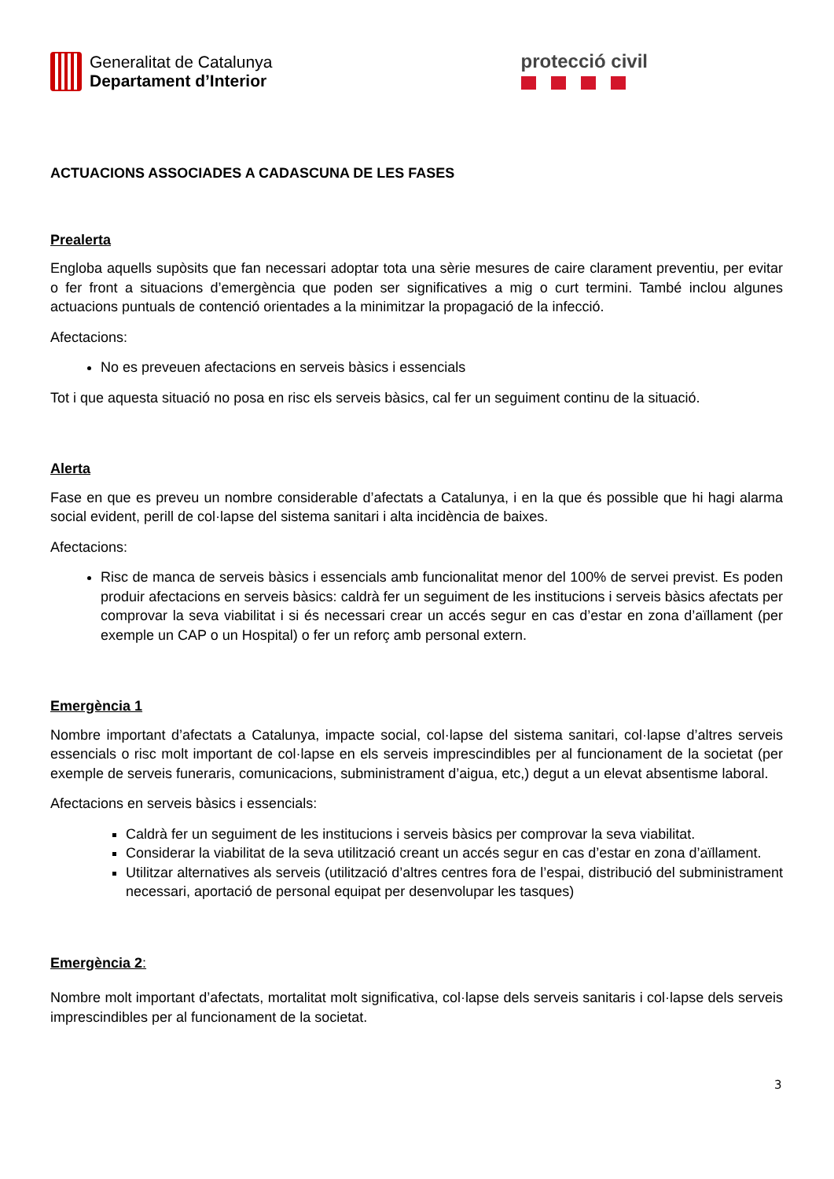Generalitat de Catalunya
Departament d’Interior
protecció civil
ACTUACIONS ASSOCIADES A CADASCUNA DE LES FASES
Prealerta
Engloba aquells supòsits que fan necessari adoptar tota una sèrie mesures de caire clarament preventiu, per evitar o fer front a situacions d’emergència que poden ser significatives a mig o curt termini. També inclou algunes actuacions puntuals de contenció orientades a la minimitzar la propagació de la infecció.
Afectacions:
No es preveuen afectacions en serveis bàsics i essencials
Tot i que aquesta situació no posa en risc els serveis bàsics, cal fer un seguiment continu de la situació.
Alerta
Fase en que es preveu un nombre considerable d’afectats a Catalunya, i en la que és possible que hi hagi alarma social evident, perill de col·lapse del sistema sanitari i alta incidència de baixes.
Afectacions:
Risc de manca de serveis bàsics i essencials amb funcionalitat menor del 100% de servei previst. Es poden produir afectacions en serveis bàsics: caldrà fer un seguiment de les institucions i serveis bàsics afectats per comprovar la seva viabilitat i si és necessari crear un accés segur en cas d’estar en zona d’aïllament (per exemple un CAP o un Hospital) o fer un reforç amb personal extern.
Emergència 1
Nombre important d’afectats a Catalunya, impacte social, col·lapse del sistema sanitari, col·lapse d’altres serveis essencials o risc molt important de col·lapse en els serveis imprescindibles per al funcionament de la societat (per exemple de serveis funeraris, comunicacions, subministrament d’aigua, etc,) degut a un elevat absentisme laboral.
Afectacions en serveis bàsics i essencials:
Caldrà fer un seguiment de les institucions i serveis bàsics per comprovar la seva viabilitat.
Considerar la viabilitat de la seva utilització creant un accés segur en cas d’estar en zona d’aïllament.
Utilitzar alternatives als serveis (utilització d’altres centres fora de l’espai, distribució del subministrament necessari, aportació de personal equipat per desenvolupar les tasques)
Emergència 2:
Nombre molt important d’afectats, mortalitat molt significativa, col·lapse dels serveis sanitaris i col·lapse dels serveis imprescindibles per al funcionament de la societat.
3